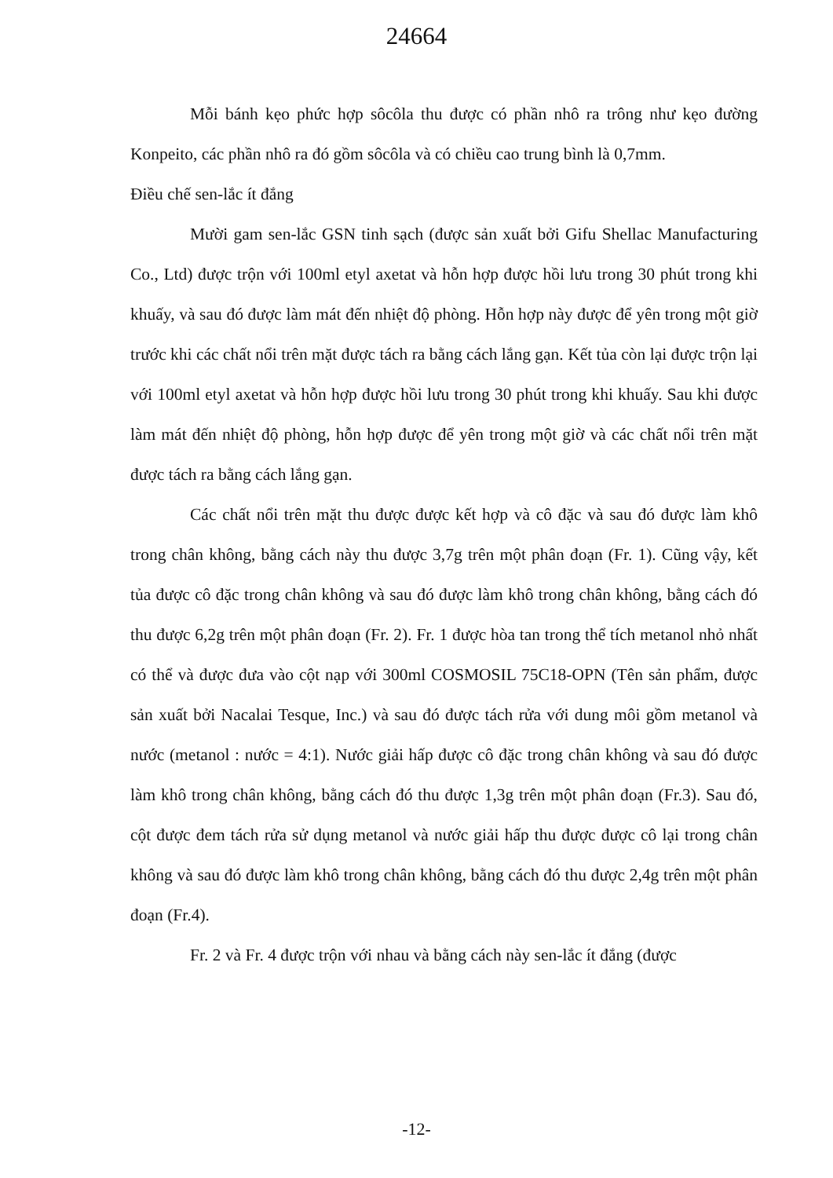24664
Mỗi bánh kẹo phức hợp sôcôla thu được có phần nhô ra trông như kẹo đường Konpeito, các phần nhô ra đó gồm sôcôla và có chiều cao trung bình là 0,7mm.
Điều chế sen-lắc ít đắng
Mười gam sen-lắc GSN tinh sạch (được sản xuất bởi Gifu Shellac Manufacturing Co., Ltd) được trộn với 100ml etyl axetat và hỗn hợp được hồi lưu trong 30 phút trong khi khuấy, và sau đó được làm mát đến nhiệt độ phòng. Hỗn hợp này được để yên trong một giờ trước khi các chất nổi trên mặt được tách ra bằng cách lắng gạn. Kết tủa còn lại được trộn lại với 100ml etyl axetat và hỗn hợp được hồi lưu trong 30 phút trong khi khuấy. Sau khi được làm mát đến nhiệt độ phòng, hỗn hợp được để yên trong một giờ và các chất nổi trên mặt được tách ra bằng cách lắng gạn.
Các chất nổi trên mặt thu được được kết hợp và cô đặc và sau đó được làm khô trong chân không, bằng cách này thu được 3,7g trên một phân đoạn (Fr. 1). Cũng vậy, kết tủa được cô đặc trong chân không và sau đó được làm khô trong chân không, bằng cách đó thu được 6,2g trên một phân đoạn (Fr. 2). Fr. 1 được hòa tan trong thể tích metanol nhỏ nhất có thể và được đưa vào cột nạp với 300ml COSMOSIL 75C18-OPN (Tên sản phẩm, được sản xuất bởi Nacalai Tesque, Inc.) và sau đó được tách rửa với dung môi gồm metanol và nước (metanol : nước = 4:1). Nước giải hấp được cô đặc trong chân không và sau đó được làm khô trong chân không, bằng cách đó thu được 1,3g trên một phân đoạn (Fr.3). Sau đó, cột được đem tách rửa sử dụng metanol và nước giải hấp thu được được cô lại trong chân không và sau đó được làm khô trong chân không, bằng cách đó thu được 2,4g trên một phân đoạn (Fr.4).
Fr. 2 và Fr. 4 được trộn với nhau và bằng cách này sen-lắc ít đắng (được
-12-